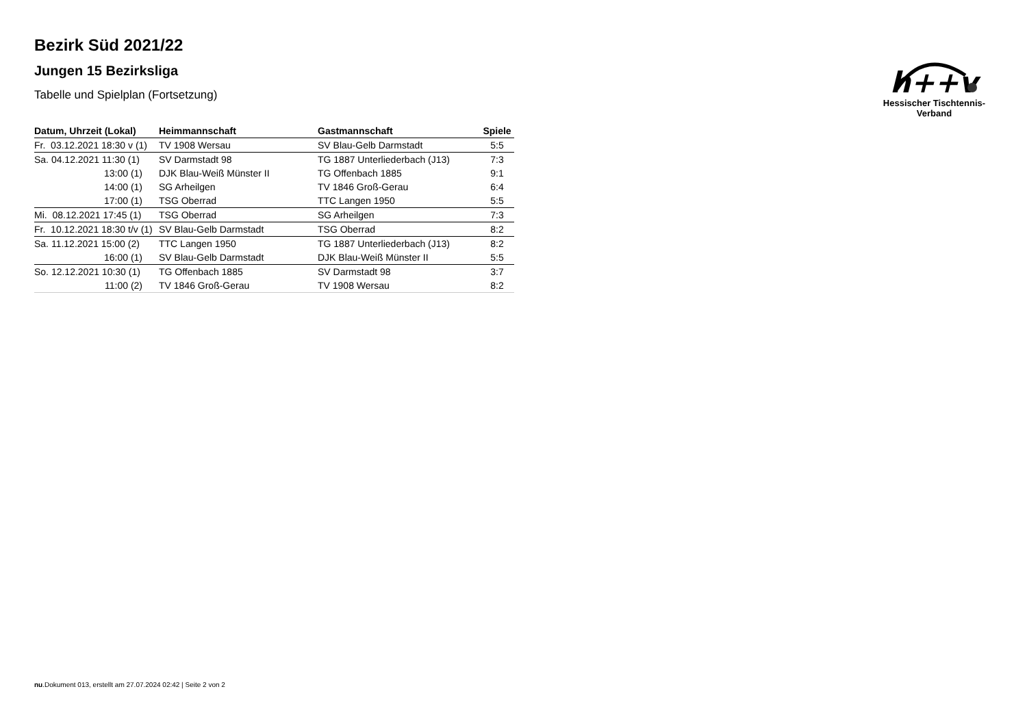h++v
Hessischer Tischtennis-Verband
Bezirk Süd 2021/22
Jungen 15 Bezirksliga
Tabelle und Spielplan (Fortsetzung)
| Datum, Uhrzeit (Lokal) | Heimmannschaft | Gastmannschaft | Spiele |
| --- | --- | --- | --- |
| Fr. 03.12.2021 18:30 v (1) | TV 1908 Wersau | SV Blau-Gelb Darmstadt | 5:5 |
| Sa. 04.12.2021 11:30 (1) | SV Darmstadt 98 | TG 1887 Unterliederbach (J13) | 7:3 |
| 13:00 (1) | DJK Blau-Weiß Münster II | TG Offenbach 1885 | 9:1 |
| 14:00 (1) | SG Arheilgen | TV 1846 Groß-Gerau | 6:4 |
| 17:00 (1) | TSG Oberrad | TTC Langen 1950 | 5:5 |
| Mi. 08.12.2021 17:45 (1) | TSG Oberrad | SG Arheilgen | 7:3 |
| Fr. 10.12.2021 18:30 t/v (1) | SV Blau-Gelb Darmstadt | TSG Oberrad | 8:2 |
| Sa. 11.12.2021 15:00 (2) | TTC Langen 1950 | TG 1887 Unterliederbach (J13) | 8:2 |
| 16:00 (1) | SV Blau-Gelb Darmstadt | DJK Blau-Weiß Münster II | 5:5 |
| So. 12.12.2021 10:30 (1) | TG Offenbach 1885 | SV Darmstadt 98 | 3:7 |
| 11:00 (2) | TV 1846 Groß-Gerau | TV 1908 Wersau | 8:2 |
nu.Dokument 013, erstellt am 27.07.2024 02:42 | Seite 2 von 2